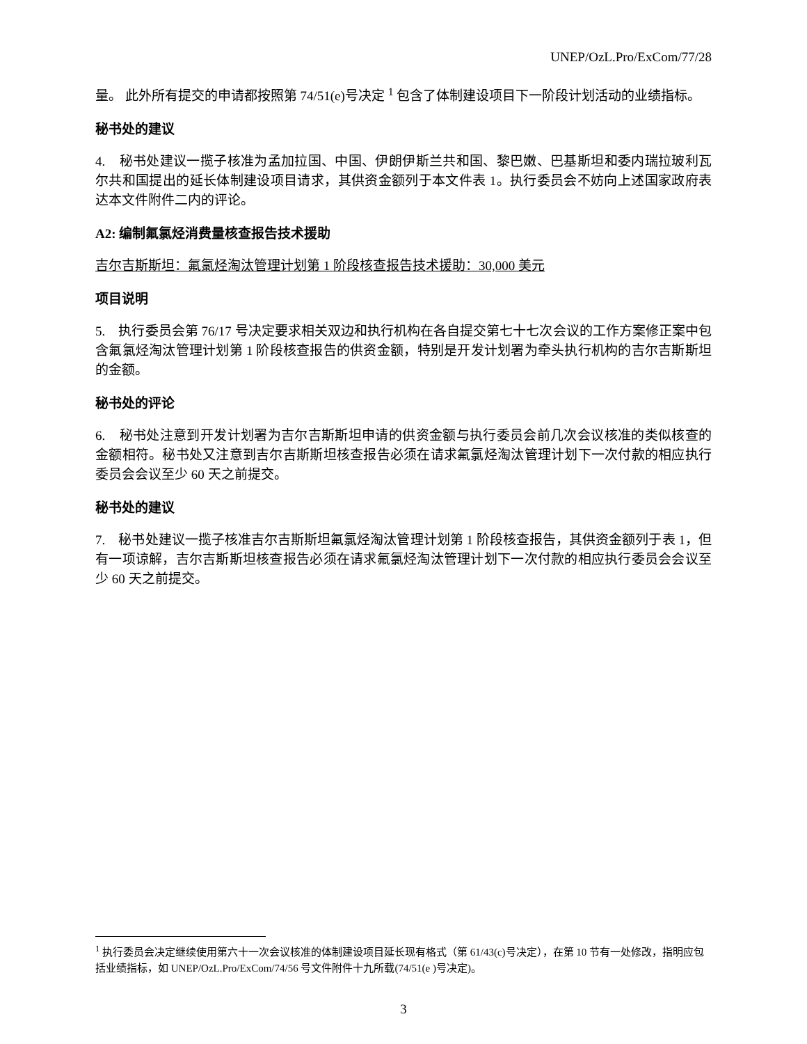UNEP/OzL.Pro/ExCom/77/28
量。 此外所有提交的申请都按照第 74/51(e)号决定 <sup>1</sup> 包含了体制建设项目下一阶段计划活动的业绩指标。
秘书处的建议
4. 秘书处建议一揽子核准为孟加拉国、中国、伊朗伊斯兰共和国、黎巴嫩、巴基斯坦和委内瑞拉玻利瓦尔共和国提出的延长体制建设项目请求，其供资金额列于本文件表 1。执行委员会不妨向上述国家政府表达本文件附件二内的评论。
A2: 编制氟氯烃消费量核查报告技术援助
吉尔吉斯斯坦：氟氯烃淘汰管理计划第 1 阶段核查报告技术援助：30,000 美元
项目说明
5. 执行委员会第 76/17 号决定要求相关双边和执行机构在各自提交第七十七次会议的工作方案修正案中包含氟氯烃淘汰管理计划第 1 阶段核查报告的供资金额，特别是开发计划署为牵头执行机构的吉尔吉斯斯坦的金额。
秘书处的评论
6. 秘书处注意到开发计划署为吉尔吉斯斯坦申请的供资金额与执行委员会前几次会议核准的类似核查的金额相符。秘书处又注意到吉尔吉斯斯坦核查报告必须在请求氟氯烃淘汰管理计划下一次付款的相应执行委员会会议至少 60 天之前提交。
秘书处的建议
7. 秘书处建议一揽子核准吉尔吉斯斯坦氟氯烃淘汰管理计划第 1 阶段核查报告，其供资金额列于表 1，但有一项谅解，吉尔吉斯斯坦核查报告必须在请求氟氯烃淘汰管理计划下一次付款的相应执行委员会会议至少 60 天之前提交。
<sup>1</sup> 执行委员会决定继续使用第六十一次会议核准的体制建设项目延长现有格式（第 61/43(c)号决定），在第 10 节有一处修改，指明应包括业绩指标，如 UNEP/OzL.Pro/ExCom/74/56 号文件附件十九所载(74/51(e )号决定)。
3